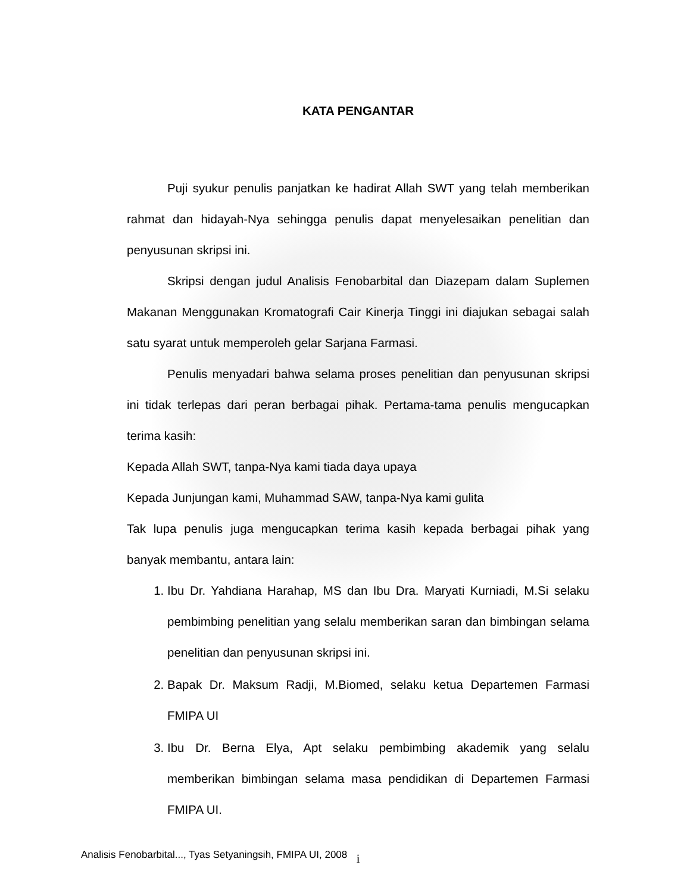KATA PENGANTAR
Puji syukur penulis panjatkan ke hadirat Allah SWT yang telah memberikan rahmat dan hidayah-Nya sehingga penulis dapat menyelesaikan penelitian dan penyusunan skripsi ini.
Skripsi dengan judul Analisis Fenobarbital dan Diazepam dalam Suplemen Makanan Menggunakan Kromatografi Cair Kinerja Tinggi ini diajukan sebagai salah satu syarat untuk memperoleh gelar Sarjana Farmasi.
Penulis menyadari bahwa selama proses penelitian dan penyusunan skripsi ini tidak terlepas dari peran berbagai pihak. Pertama-tama penulis mengucapkan terima kasih:
Kepada Allah SWT, tanpa-Nya kami tiada daya upaya
Kepada Junjungan kami, Muhammad SAW, tanpa-Nya kami gulita
Tak lupa penulis juga mengucapkan terima kasih kepada berbagai pihak yang banyak membantu, antara lain:
1. Ibu Dr. Yahdiana Harahap, MS dan Ibu Dra. Maryati Kurniadi, M.Si selaku pembimbing penelitian yang selalu memberikan saran dan bimbingan selama penelitian dan penyusunan skripsi ini.
2. Bapak Dr. Maksum Radji, M.Biomed, selaku ketua Departemen Farmasi FMIPA UI
3. Ibu Dr. Berna Elya, Apt selaku pembimbing akademik yang selalu memberikan bimbingan selama masa pendidikan di Departemen Farmasi FMIPA UI.
i
Analisis Fenobarbital..., Tyas Setyaningsih, FMIPA UI, 2008